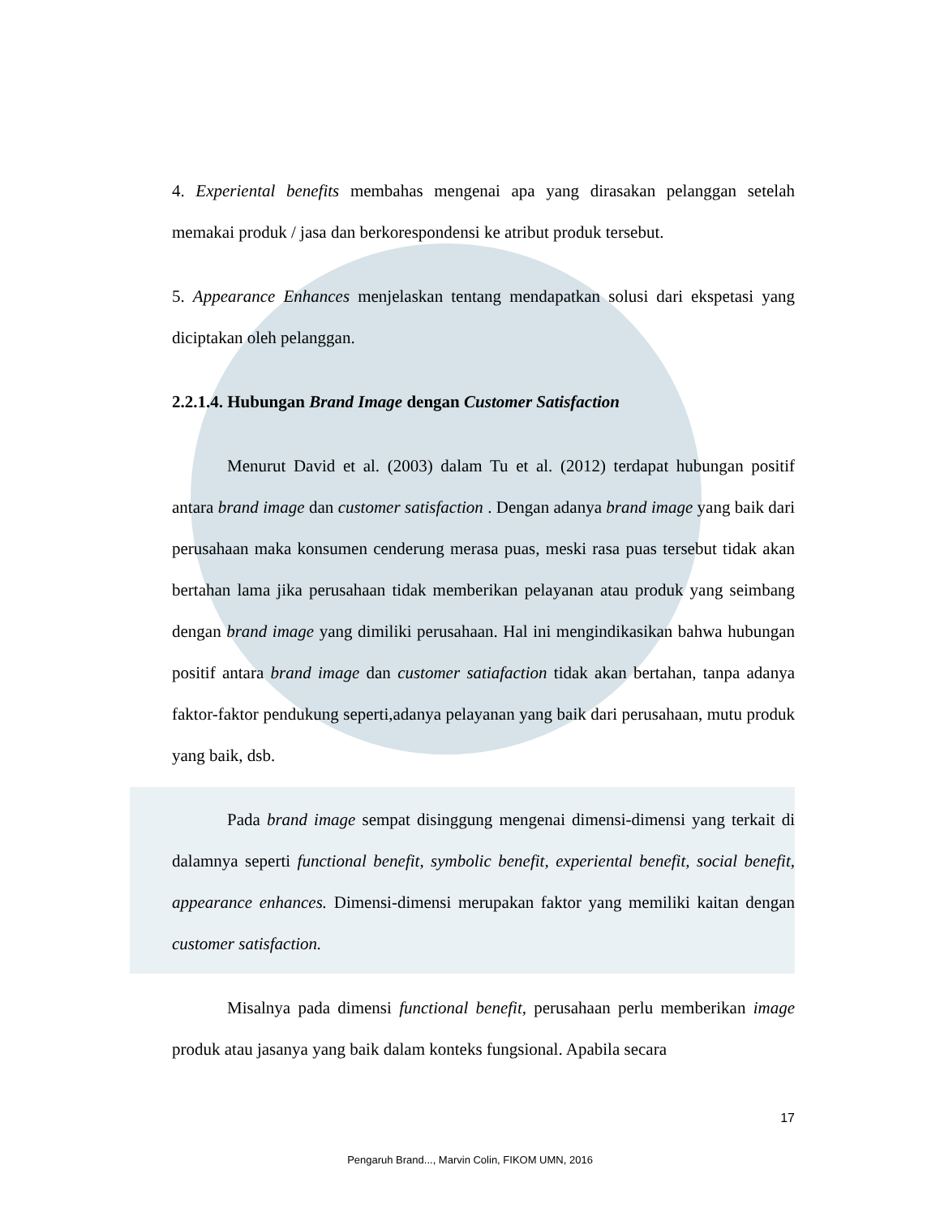4. Experiental benefits membahas mengenai apa yang dirasakan pelanggan setelah memakai produk / jasa dan berkorespondensi ke atribut produk tersebut.
5. Appearance Enhances menjelaskan tentang mendapatkan solusi dari ekspetasi yang diciptakan oleh pelanggan.
2.2.1.4. Hubungan Brand Image dengan Customer Satisfaction
Menurut David et al. (2003) dalam Tu et al. (2012) terdapat hubungan positif antara brand image dan customer satisfaction . Dengan adanya brand image yang baik dari perusahaan maka konsumen cenderung merasa puas, meski rasa puas tersebut tidak akan bertahan lama jika perusahaan tidak memberikan pelayanan atau produk yang seimbang dengan brand image yang dimiliki perusahaan. Hal ini mengindikasikan bahwa hubungan positif antara brand image dan customer satiafaction tidak akan bertahan, tanpa adanya faktor-faktor pendukung seperti,adanya pelayanan yang baik dari perusahaan, mutu produk yang baik, dsb.
Pada brand image sempat disinggung mengenai dimensi-dimensi yang terkait di dalamnya seperti functional benefit, symbolic benefit, experiental benefit, social benefit, appearance enhances. Dimensi-dimensi merupakan faktor yang memiliki kaitan dengan customer satisfaction.
Misalnya pada dimensi functional benefit, perusahaan perlu memberikan image produk atau jasanya yang baik dalam konteks fungsional. Apabila secara
17
Pengaruh Brand..., Marvin Colin, FIKOM UMN, 2016